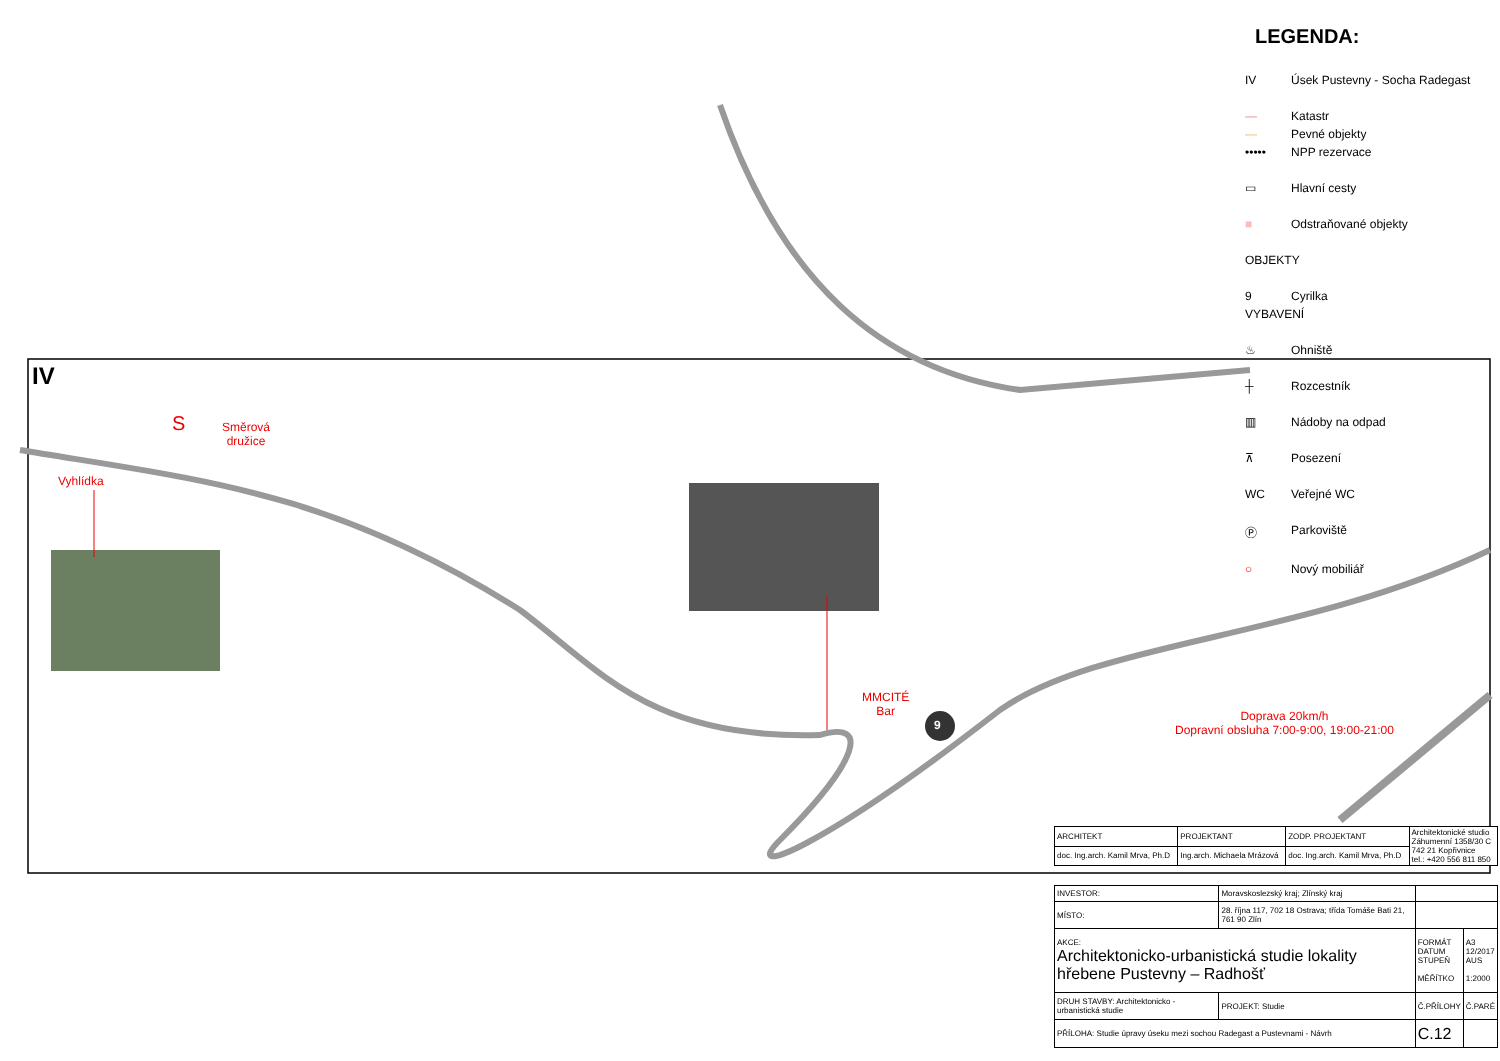IV
S
Směrová
družice
Vyhlídka
MMCITÉ
Bar
9
Doprava 20km/h
Dopravní obsluha 7:00-9:00, 19:00-21:00
LEGENDA:
IV Úsek Pustevny - Socha Radegast
— Katastr
— Pevné objekty
••••• NPP rezervace
▭ Hlavní cesty
■ Odstraňované objekty
OBJEKTY
9 Cyrilka
VYBAVENÍ
♨ Ohniště
┼ Rozcestník
▥ Nádoby na odpad
⊼ Posezení
WC Veřejné WC
Ⓟ Parkoviště
○ Nový mobiliář
| ARCHITEKT | PROJEKTANT | ZODP. PROJEKTANT | Architektonické studio Záhumenní 1358/30 C 742 21 Kopřivnice tel.: +420 556 811 850 |
| doc. Ing.arch. Kamil Mrva, Ph.D | Ing.arch. Michaela Mrázová | doc. Ing.arch. Kamil Mrva, Ph.D | |
| INVESTOR: | Moravskoslezský kraj; Zlínský kraj | | | |
| MÍSTO: | 28. října 117, 702 18 Ostrava; třída Tomáše Bati 21, 761 90 Zlín | | | |
| AKCE: Architektonicko-urbanistická studie lokality hřebene Pustevny – Radhošť | | | FORMÁT DATUM STUPEŇ MĚŘÍTKO | A3 12/2017 AUS 1:2000 |
| DRUH STAVBY: Architektonicko - urbanistická studie | | PROJEKT: Studie | Č.PŘÍLOHY | Č.PARÉ |
| PŘÍLOHA: Studie úpravy úseku mezi sochou Radegast a Pustevnami - Návrh | | | C.12 | |